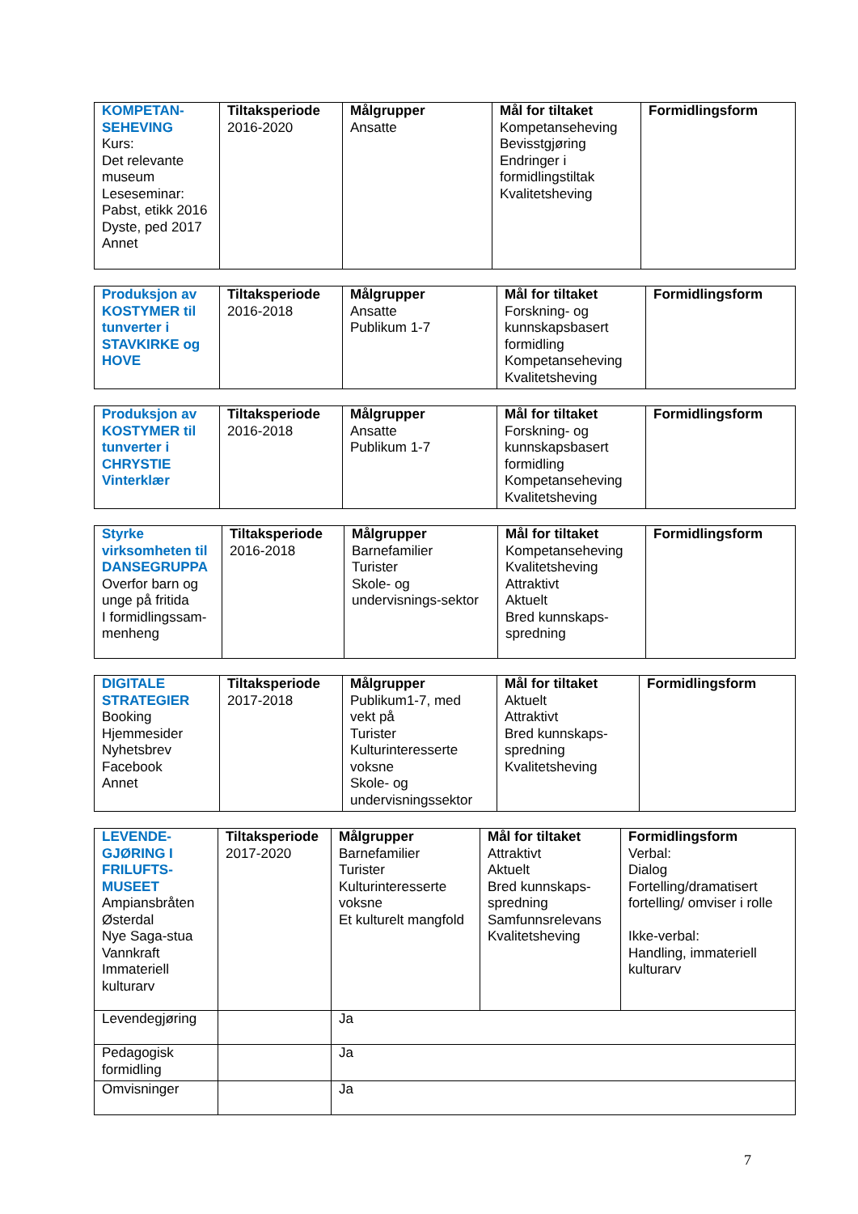| KOMPETAN- SEHEVING Kurs: Det relevante museum Leseseminar: Pabst, etikk 2016 Dyste, ped 2017 Annet | Tiltaksperiode 2016-2020 | Målgrupper Ansatte | Mål for tiltaket Kompetanseheving Bevisstgjøring Endringer i formidlingstiltak Kvalitetsheving | Formidlingsform |
| Produksjon av KOSTYMER til tunverter i STAVKIRKE og HOVE | Tiltaksperiode 2016-2018 | Målgrupper Ansatte Publikum 1-7 | Mål for tiltaket Forskning- og kunnskapsbasert formidling Kompetanseheving Kvalitetsheving | Formidlingsform |
| Produksjon av KOSTYMER til tunverter i CHRYSTIE Vinterklær | Tiltaksperiode 2016-2018 | Målgrupper Ansatte Publikum 1-7 | Mål for tiltaket Forskning- og kunnskapsbasert formidling Kompetanseheving Kvalitetsheving | Formidlingsform |
| Styrke virksomheten til DANSEGRUPPA Overfor barn og unge på fritida I formidlingssam-menheng | Tiltaksperiode 2016-2018 | Målgrupper Barnefamilier Turister Skole- og undervisnings-sektor | Mål for tiltaket Kompetanseheving Kvalitetsheving Attraktivt Aktuelt Bred kunnskaps-spredning | Formidlingsform |
| DIGITALE STRATEGIER Booking Hjemmesider Nyhetsbrev Facebook Annet | Tiltaksperiode 2017-2018 | Målgrupper Publikum1-7, med vekt på Turister Kulturinteresserte voksne Skole- og undervisningssektor | Mål for tiltaket Aktuelt Attraktivt Bred kunnskaps-spredning Kvalitetsheving | Formidlingsform |
| LEVENDE-GJØRING I FRILUFTS-MUSEET Ampiansbråten Østerdal Nye Saga-stua Vannkraft Immateriell kulturarv | Tiltaksperiode 2017-2020 | Målgrupper Barnefamilier Turister Kulturinteresserte voksne Et kulturelt mangfold | Mål for tiltaket Attraktivt Aktuelt Bred kunnskaps-spredning Samfunnsrelevans Kvalitetsheving | Formidlingsform Verbal: Dialog Fortelling/dramatisert fortelling/ omviser i rolle Ikke-verbal: Handling, immateriell kulturarv |
| Levendegjøring | | Ja | | |
| Pedagogisk formidling | | Ja | | |
| Omvisninger | | Ja | | |
7